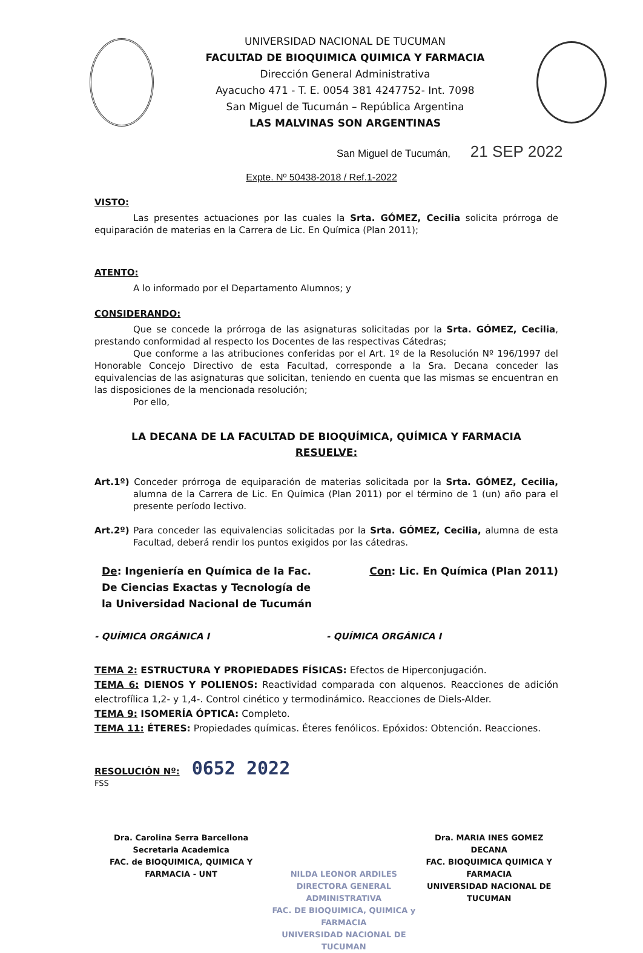UNIVERSIDAD NACIONAL DE TUCUMAN
FACULTAD DE BIOQUIMICA QUIMICA Y FARMACIA
Dirección General Administrativa
Ayacucho 471 - T. E. 0054 381 4247752- Int. 7098
San Miguel de Tucumán – República Argentina
LAS MALVINAS SON ARGENTINAS
San Miguel de Tucumán, 21 SEP 2022
Expte. Nº 50438-2018 / Ref.1-2022
VISTO:
Las presentes actuaciones por las cuales la Srta. GÓMEZ, Cecilia solicita prórroga de equiparación de materias en la Carrera de Lic. En Química (Plan 2011);
ATENTO:
A lo informado por el Departamento Alumnos; y
CONSIDERANDO:
Que se concede la prórroga de las asignaturas solicitadas por la Srta. GÓMEZ, Cecilia, prestando conformidad al respecto los Docentes de las respectivas Cátedras;
Que conforme a las atribuciones conferidas por el Art. 1º de la Resolución Nº 196/1997 del Honorable Concejo Directivo de esta Facultad, corresponde a la Sra. Decana conceder las equivalencias de las asignaturas que solicitan, teniendo en cuenta que las mismas se encuentran en las disposiciones de la mencionada resolución;
Por ello,
LA DECANA DE LA FACULTAD DE BIOQUÍMICA, QUÍMICA Y FARMACIA
RESUELVE:
Art.1º) Conceder prórroga de equiparación de materias solicitada por la Srta. GÓMEZ, Cecilia, alumna de la Carrera de Lic. En Química (Plan 2011) por el término de 1 (un) año para el presente período lectivo.
Art.2º) Para conceder las equivalencias solicitadas por la Srta. GÓMEZ, Cecilia, alumna de esta Facultad, deberá rendir los puntos exigidos por las cátedras.
De: Ingeniería en Química de la Fac.
De Ciencias Exactas y Tecnología de
la Universidad Nacional de Tucumán
Con: Lic. En Química (Plan 2011)
- QUÍMICA ORGÁNICA I - QUÍMICA ORGÁNICA I
TEMA 2: ESTRUCTURA Y PROPIEDADES FÍSICAS: Efectos de Hiperconjugación.
TEMA 6: DIENOS Y POLIENOS: Reactividad comparada con alquenos. Reacciones de adición electrofílica 1,2- y 1,4-. Control cinético y termodinámico. Reacciones de Diels-Alder.
TEMA 9: ISOMERÍA ÓPTICA: Completo.
TEMA 11: ÉTERES: Propiedades químicas. Éteres fenólicos. Epóxidos: Obtención. Reacciones.
RESOLUCIÓN Nº: 0652 2022
FSS
Dra. Carolina Serra Barcellona
Secretaria Academica
FAC. de BIOQUIMICA, QUIMICA Y FARMACIA - UNT
NILDA LEONOR ARDILES
DIRECTORA GENERAL ADMINISTRATIVA
FAC. DE BIOQUIMICA, QUIMICA y FARMACIA
UNIVERSIDAD NACIONAL DE TUCUMAN
Dra. MARIA INES GOMEZ
DECANA
FAC. BIOQUIMICA QUIMICA Y FARMACIA
UNIVERSIDAD NACIONAL DE TUCUMAN